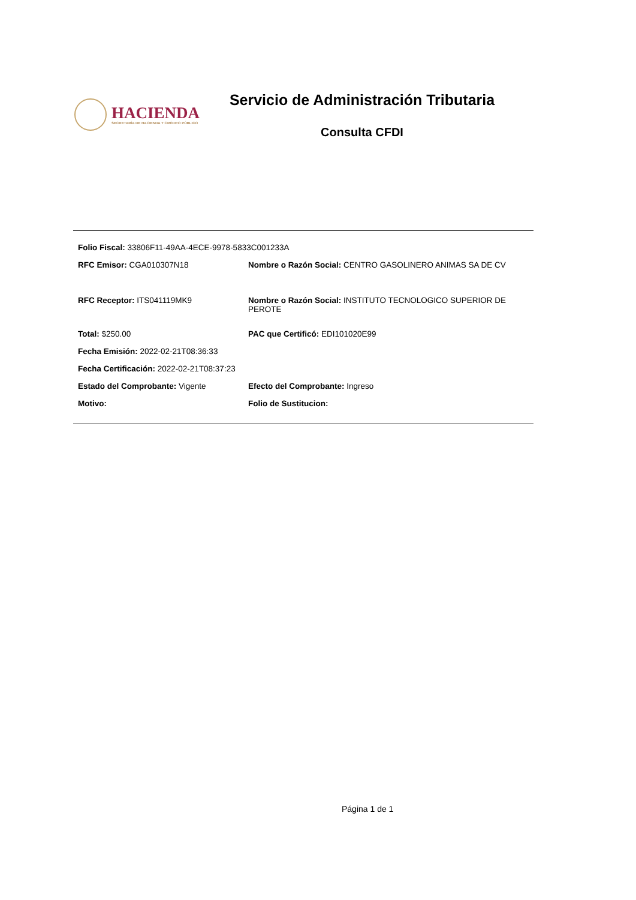HACIENDA
SECRETARÍA DE HACIENDA Y CRÉDITO PÚBLICO
Servicio de Administración Tributaria
Consulta CFDI
Folio Fiscal: 33806F11-49AA-4ECE-9978-5833C001233A
RFC Emisor: CGA010307N18 Nombre o Razón Social: CENTRO GASOLINERO ANIMAS SA DE CV
RFC Receptor: ITS041119MK9 Nombre o Razón Social: INSTITUTO TECNOLOGICO SUPERIOR DE PEROTE
Total: $250.00 PAC que Certificó: EDI101020E99
Fecha Emisión: 2022-02-21T08:36:33
Fecha Certificación: 2022-02-21T08:37:23
Estado del Comprobante: Vigente Efecto del Comprobante: Ingreso
Motivo: Folio de Sustitucion:
Página 1 de 1